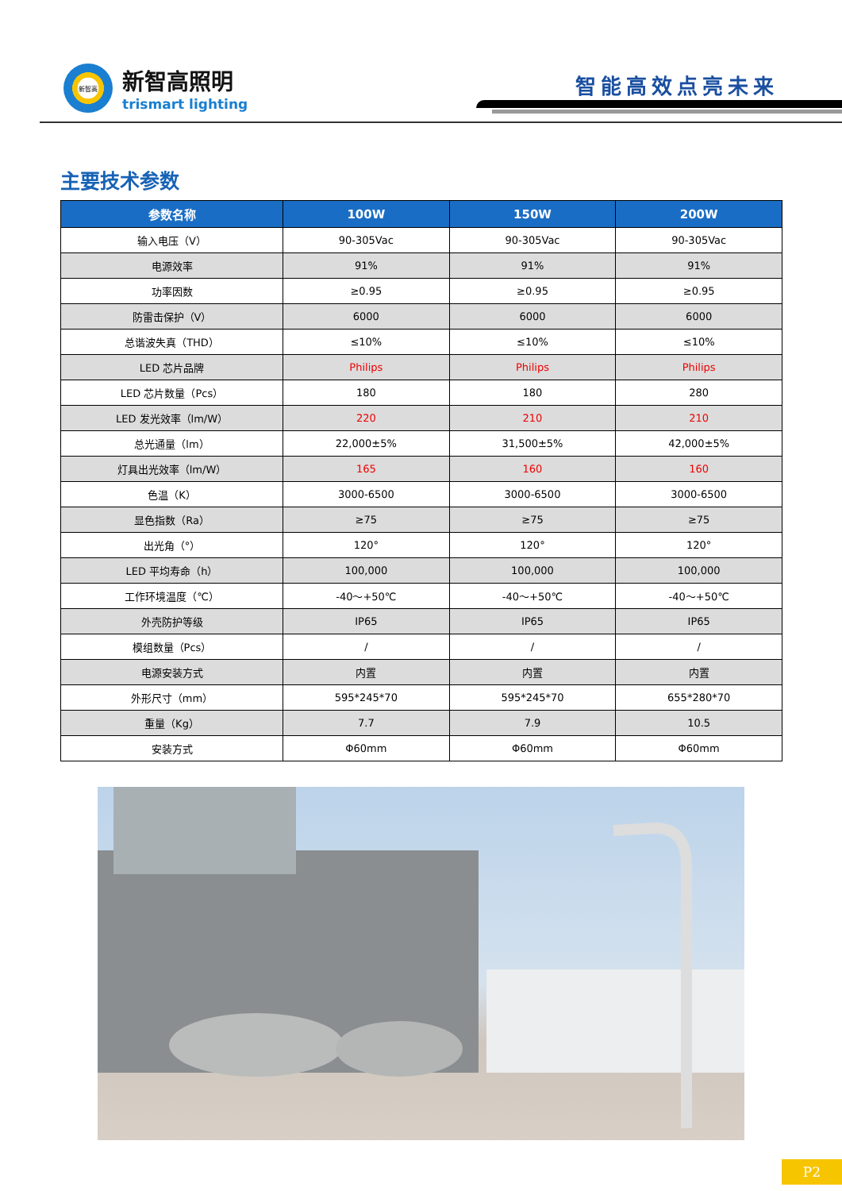新智高
新智高照明
trismart lighting
智能高效点亮未来
主要技术参数
| 参数名称 | 100W | 150W | 200W |
| --- | --- | --- | --- |
| 输入电压（V） | 90-305Vac | 90-305Vac | 90-305Vac |
| 电源效率 | 91% | 91% | 91% |
| 功率因数 | ≥0.95 | ≥0.95 | ≥0.95 |
| 防雷击保护（V） | 6000 | 6000 | 6000 |
| 总谐波失真（THD） | ≤10% | ≤10% | ≤10% |
| LED 芯片品牌 | Philips | Philips | Philips |
| LED 芯片数量（Pcs） | 180 | 180 | 280 |
| LED 发光效率（lm/W） | 220 | 210 | 210 |
| 总光通量（lm） | 22,000±5% | 31,500±5% | 42,000±5% |
| 灯具出光效率（lm/W） | 165 | 160 | 160 |
| 色温（K） | 3000-6500 | 3000-6500 | 3000-6500 |
| 显色指数（Ra） | ≥75 | ≥75 | ≥75 |
| 出光角（°） | 120° | 120° | 120° |
| LED 平均寿命（h） | 100,000 | 100,000 | 100,000 |
| 工作环境温度（℃） | -40～+50℃ | -40～+50℃ | -40～+50℃ |
| 外壳防护等级 | IP65 | IP65 | IP65 |
| 模组数量（Pcs） | / | / | / |
| 电源安装方式 | 内置 | 内置 | 内置 |
| 外形尺寸（mm） | 595*245*70 | 595*245*70 | 655*280*70 |
| 重量（Kg） | 7.7 | 7.9 | 10.5 |
| 安装方式 | Φ60mm | Φ60mm | Φ60mm |
P2